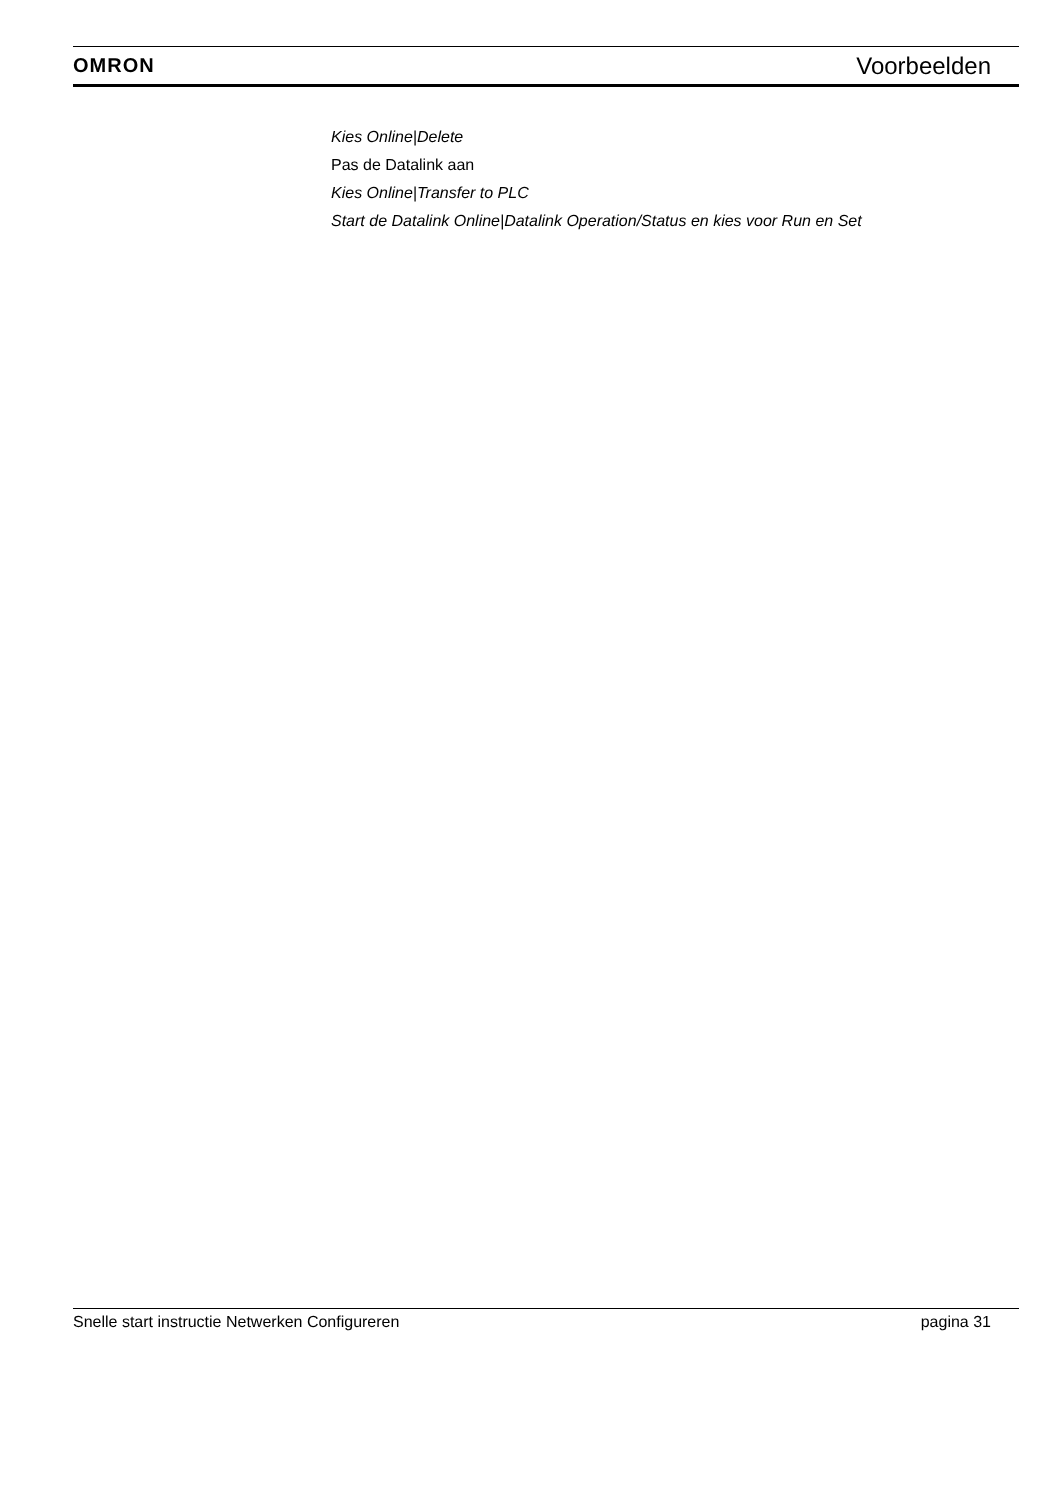OMRON Voorbeelden
Kies Online|Delete
Pas de Datalink aan
Kies Online|Transfer to PLC
Start de Datalink Online|Datalink Operation/Status en kies voor Run en Set
Snelle start instructie Netwerken Configureren pagina 31